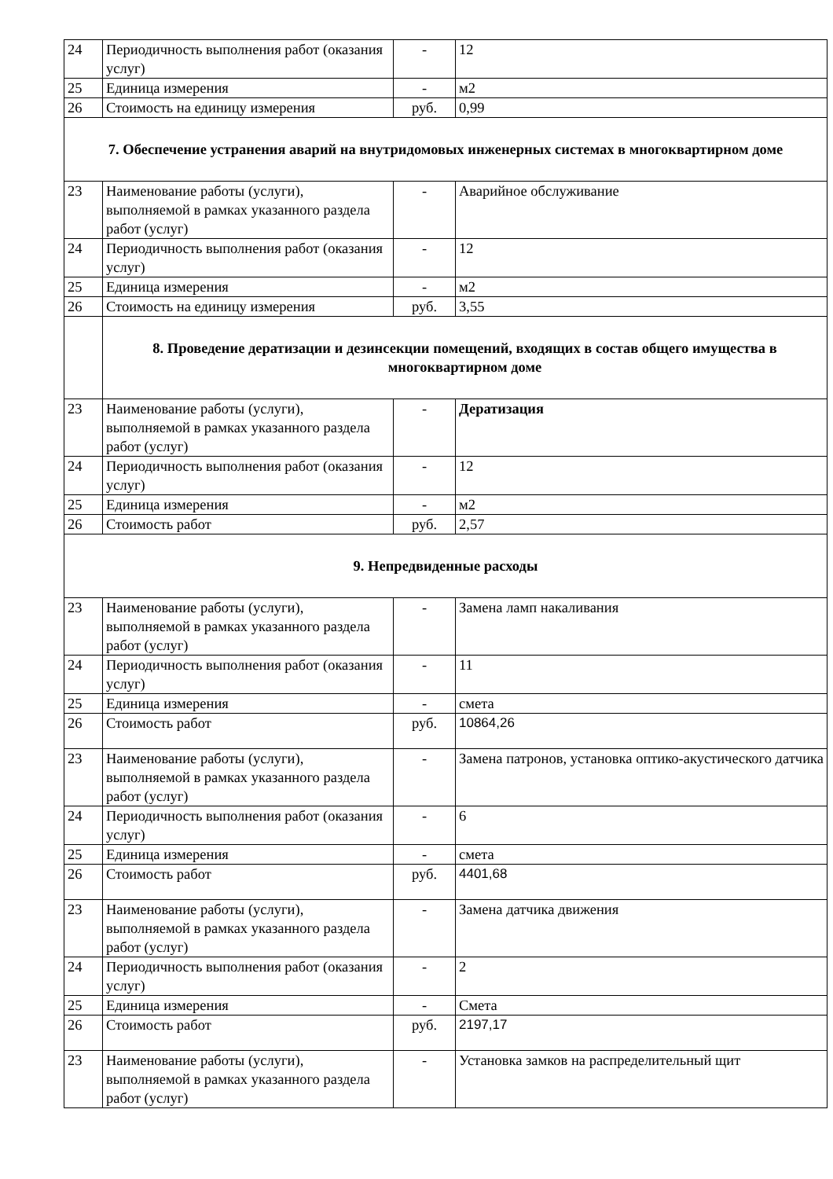| 24 | Периодичность выполнения работ (оказания услуг) | - | 12 |
| 25 | Единица измерения | - | м2 |
| 26 | Стоимость на единицу измерения | руб. | 0,99 |
| 7. Обеспечение устранения аварий на внутридомовых инженерных системах в многоквартирном доме | | | |
| 23 | Наименование работы (услуги), выполняемой в рамках указанного раздела работ (услуг) | - | Аварийное обслуживание |
| 24 | Периодичность выполнения работ (оказания услуг) | - | 12 |
| 25 | Единица измерения | - | м2 |
| 26 | Стоимость на единицу измерения | руб. | 3,55 |
| | 8. Проведение дератизации и дезинсекции помещений, входящих в состав общего имущества в многоквартирном доме | | |
| 23 | Наименование работы (услуги), выполняемой в рамках указанного раздела работ (услуг) | - | Дератизация |
| 24 | Периодичность выполнения работ (оказания услуг) | - | 12 |
| 25 | Единица измерения | - | м2 |
| 26 | Стоимость работ | руб. | 2,57 |
| 9. Непредвиденные расходы | | | |
| 23 | Наименование работы (услуги), выполняемой в рамках указанного раздела работ (услуг) | - | Замена ламп накаливания |
| 24 | Периодичность выполнения работ (оказания услуг) | - | 11 |
| 25 | Единица измерения | - | смета |
| 26 | Стоимость работ | руб. | 10864,26 |
| 23 | Наименование работы (услуги), выполняемой в рамках указанного раздела работ (услуг) | - | Замена патронов, установка оптико-акустического датчика |
| 24 | Периодичность выполнения работ (оказания услуг) | - | 6 |
| 25 | Единица измерения | - | смета |
| 26 | Стоимость работ | руб. | 4401,68 |
| 23 | Наименование работы (услуги), выполняемой в рамках указанного раздела работ (услуг) | - | Замена датчика движения |
| 24 | Периодичность выполнения работ (оказания услуг) | - | 2 |
| 25 | Единица измерения | - | Смета |
| 26 | Стоимость работ | руб. | 2197,17 |
| 23 | Наименование работы (услуги), выполняемой в рамках указанного раздела работ (услуг) | - | Установка замков на распределительный щит |